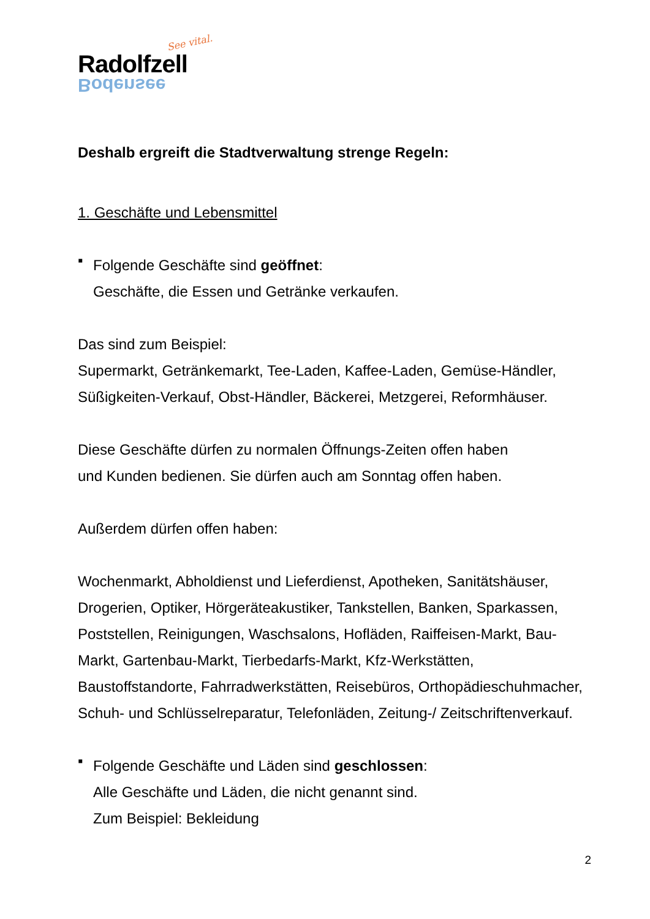See vital.
Radolfzell
Bodensee
Deshalb ergreift die Stadtverwaltung strenge Regeln:
1. Geschäfte und Lebensmittel
▪
Folgende Geschäfte sind geöffnet:
Geschäfte, die Essen und Getränke verkaufen.
Das sind zum Beispiel:
Supermarkt, Getränkemarkt, Tee-Laden, Kaffee-Laden, Gemüse-Händler, Süßigkeiten-Verkauf, Obst-Händler, Bäckerei, Metzgerei, Reformhäuser.
Diese Geschäfte dürfen zu normalen Öffnungs-Zeiten offen haben
und Kunden bedienen. Sie dürfen auch am Sonntag offen haben.
Außerdem dürfen offen haben:
Wochenmarkt, Abholdienst und Lieferdienst, Apotheken, Sanitätshäuser, Drogerien, Optiker, Hörgeräteakustiker, Tankstellen, Banken, Sparkassen, Poststellen, Reinigungen, Waschsalons, Hofläden, Raiffeisen-Markt, Bau-Markt, Gartenbau-Markt, Tierbedarfs-Markt, Kfz-Werkstätten, Baustoffstandorte, Fahrradwerkstätten, Reisebüros, Orthopädieschuhmacher, Schuh- und Schlüsselreparatur, Telefonläden, Zeitung-/ Zeitschriftenverkauf.
▪
Folgende Geschäfte und Läden sind geschlossen:
Alle Geschäfte und Läden, die nicht genannt sind.
Zum Beispiel: Bekleidung
2